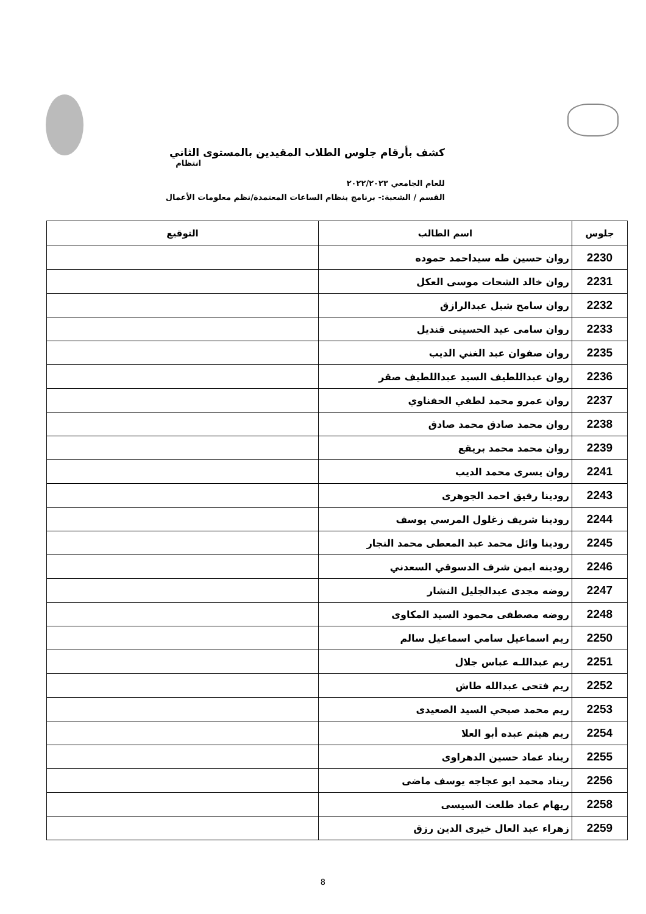كشف بأرقام جلوس الطلاب المقيدين بالمستوى الثاني
انتظام
للعام الجامعي ٢٠٢٢/٢٠٢٣
القسم / الشعبة:- برنامج بنظام الساعات المعتمدة/نظم معلومات الأعمال
| جلوس | اسم الطالب | التوقيع |
| --- | --- | --- |
| 2230 | روان حسين طه سيداحمد حموده | |
| 2231 | روان خالد الشحات موسى العكل | |
| 2232 | روان سامح شبل عبدالرازق | |
| 2233 | روان سامى عيد الحسينى قنديل | |
| 2235 | روان صفوان عبد الغني الديب | |
| 2236 | روان عبداللطيف السيد عبداللطيف صقر | |
| 2237 | روان عمرو محمد لطفي الحفناوي | |
| 2238 | روان محمد صادق محمد صادق | |
| 2239 | روان محمد محمد بريقع | |
| 2241 | روان يسرى محمد الديب | |
| 2243 | رودينا رفيق احمد الجوهرى | |
| 2244 | رودينا شريف زغلول المرسي يوسف | |
| 2245 | رودينا وائل محمد عبد المعطى محمد النجار | |
| 2246 | رودينه ايمن شرف الدسوقي السعدني | |
| 2247 | روضه مجدى عبدالجليل النشار | |
| 2248 | روضه مصطفى محمود السيد المكاوى | |
| 2250 | ريم اسماعيل سامي اسماعيل سالم | |
| 2251 | ريم عبداللـه عباس جلال | |
| 2252 | ريم فتحى عبدالله طاش | |
| 2253 | ريم محمد صبحي السيد الصعيدى | |
| 2254 | ريم هيثم عبده أبو العلا | |
| 2255 | ريناد عماد حسين الدهراوى | |
| 2256 | ريناد محمد ابو عجاجه يوسف ماضى | |
| 2258 | ريهام عماد طلعت السيسى | |
| 2259 | زهراء عبد العال خيرى الدين رزق | |
8